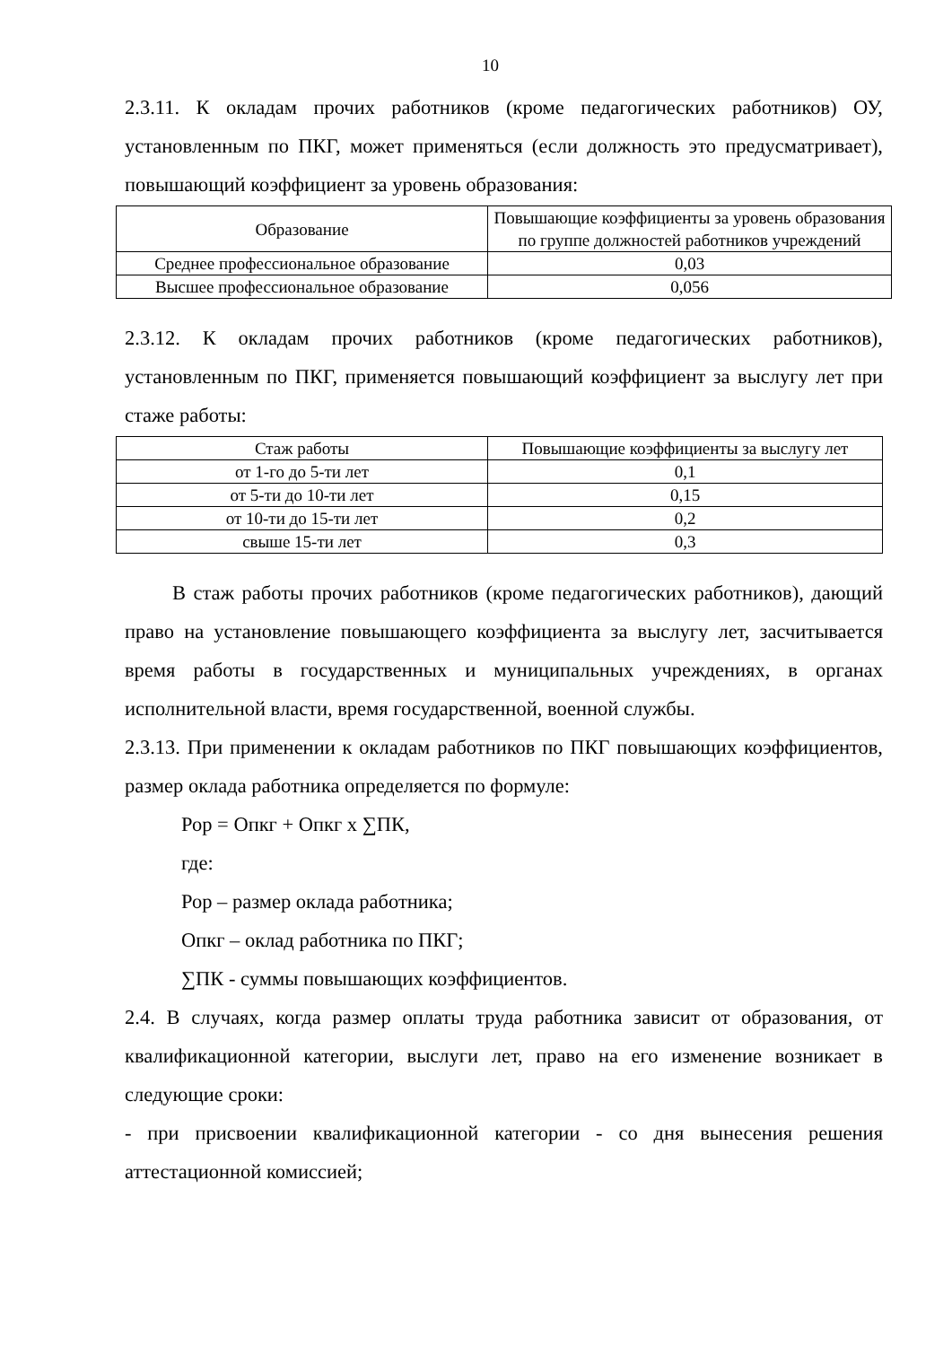10
2.3.11. К окладам прочих работников (кроме педагогических работников) ОУ, установленным по ПКГ, может применяться (если должность это предусматривает), повышающий коэффициент за уровень образования:
| Образование | Повышающие коэффициенты за уровень образования по группе должностей работников учреждений |
| Среднее профессиональное образование | 0,03 |
| Высшее профессиональное образование | 0,056 |
2.3.12. К окладам прочих работников (кроме педагогических работников), установленным по ПКГ, применяется повышающий коэффициент за выслугу лет при стаже работы:
| Стаж работы | Повышающие коэффициенты за выслугу лет |
| от 1-го до 5-ти лет | 0,1 |
| от 5-ти до 10-ти лет | 0,15 |
| от 10-ти до 15-ти лет | 0,2 |
| свыше 15-ти лет | 0,3 |
В стаж работы прочих работников (кроме педагогических работников), дающий право на установление повышающего коэффициента за выслугу лет, засчитывается время работы в государственных и муниципальных учреждениях, в органах исполнительной власти, время государственной, военной службы.
2.3.13. При применении к окладам работников по ПКГ повышающих коэффициентов, размер оклада работника определяется по формуле:
Рор = Опкг + Опкг х ∑ПК,
где:
Рор – размер оклада работника;
Опкг – оклад работника по ПКГ;
∑ПК - суммы повышающих коэффициентов.
2.4. В случаях, когда размер оплаты труда работника зависит от образования, от квалификационной категории, выслуги лет, право на его изменение возникает в следующие сроки:
- при присвоении квалификационной категории - со дня вынесения решения аттестационной комиссией;